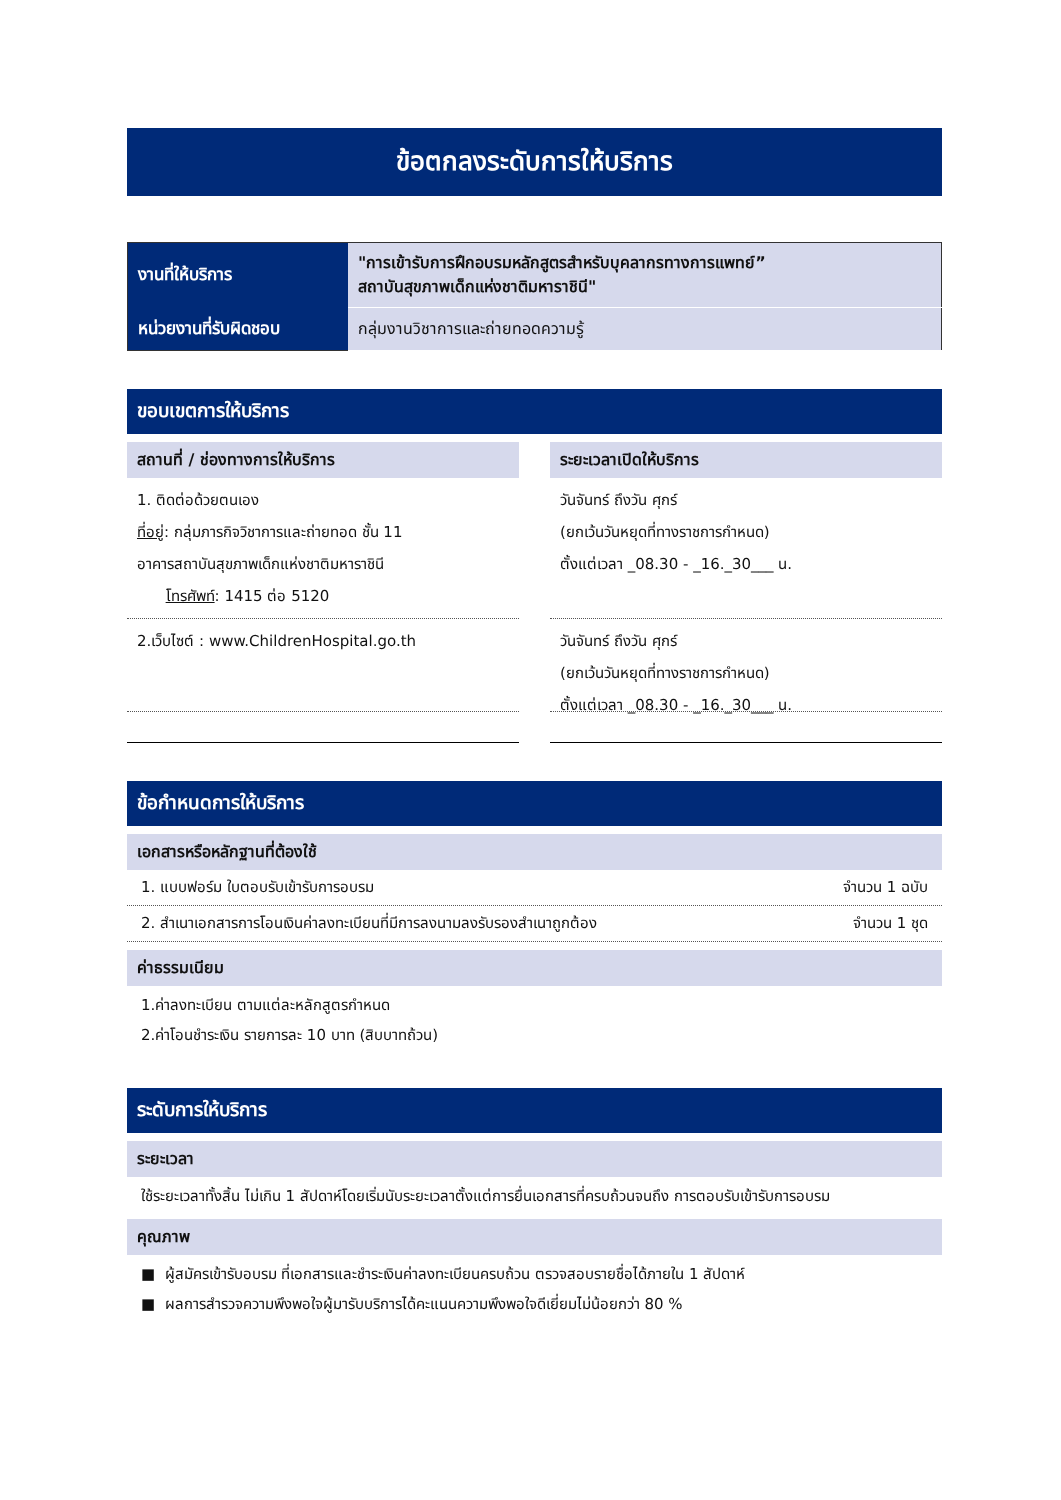ข้อตกลงระดับการให้บริการ
| งานที่ให้บริการ | "การเข้ารับการฝึกอบรมหลักสูตรสำหรับบุคลากรทางการแพทย์” สถาบันสุขภาพเด็กแห่งชาติมหาราชินี" |
| หน่วยงานที่รับผิดชอบ | กลุ่มงานวิชาการและถ่ายทอดความรู้ |
ขอบเขตการให้บริการ
สถานที่ / ช่องทางการให้บริการ
1. ติดต่อด้วยตนเอง
ที่อยู่: กลุ่มภารกิจวิชาการและถ่ายทอด ชั้น 11
อาคารสถาบันสุขภาพเด็กแห่งชาติมหาราชินี
โทรศัพท์: 1415 ต่อ 5120
2.เว็บไซต์ : www.ChildrenHospital.go.th
ระยะเวลาเปิดให้บริการ
วันจันทร์ ถึงวัน ศุกร์
(ยกเว้นวันหยุดที่ทางราชการกำหนด)
ตั้งแต่เวลา _08.30 - _16._30___ น.
วันจันทร์ ถึงวัน ศุกร์
(ยกเว้นวันหยุดที่ทางราชการกำหนด)
ตั้งแต่เวลา _08.30 - _16._30___ น.
ข้อกำหนดการให้บริการ
เอกสารหรือหลักฐานที่ต้องใช้
1. แบบฟอร์ม ใบตอบรับเข้ารับการอบรม จำนวน 1 ฉบับ
2. สำเนาเอกสารการโอนเงินค่าลงทะเบียนที่มีการลงนามลงรับรองสำเนาถูกต้อง จำนวน 1 ชุด
ค่าธรรมเนียม
1.ค่าลงทะเบียน ตามแต่ละหลักสูตรกำหนด
2.ค่าโอนชำระเงิน รายการละ 10 บาท (สิบบาทถ้วน)
ระดับการให้บริการ
ระยะเวลา
ใช้ระยะเวลาทั้งสิ้น ไม่เกิน 1 สัปดาห์โดยเริ่มนับระยะเวลาตั้งแต่การยื่นเอกสารที่ครบถ้วนจนถึง การตอบรับเข้ารับการอบรม
คุณภาพ
■ ผู้สมัครเข้ารับอบรม ที่เอกสารและชำระเงินค่าลงทะเบียนครบถ้วน ตรวจสอบรายชื่อได้ภายใน 1 สัปดาห์
■ ผลการสำรวจความพึงพอใจผู้มารับบริการได้คะแนนความพึงพอใจดีเยี่ยมไม่น้อยกว่า 80 %